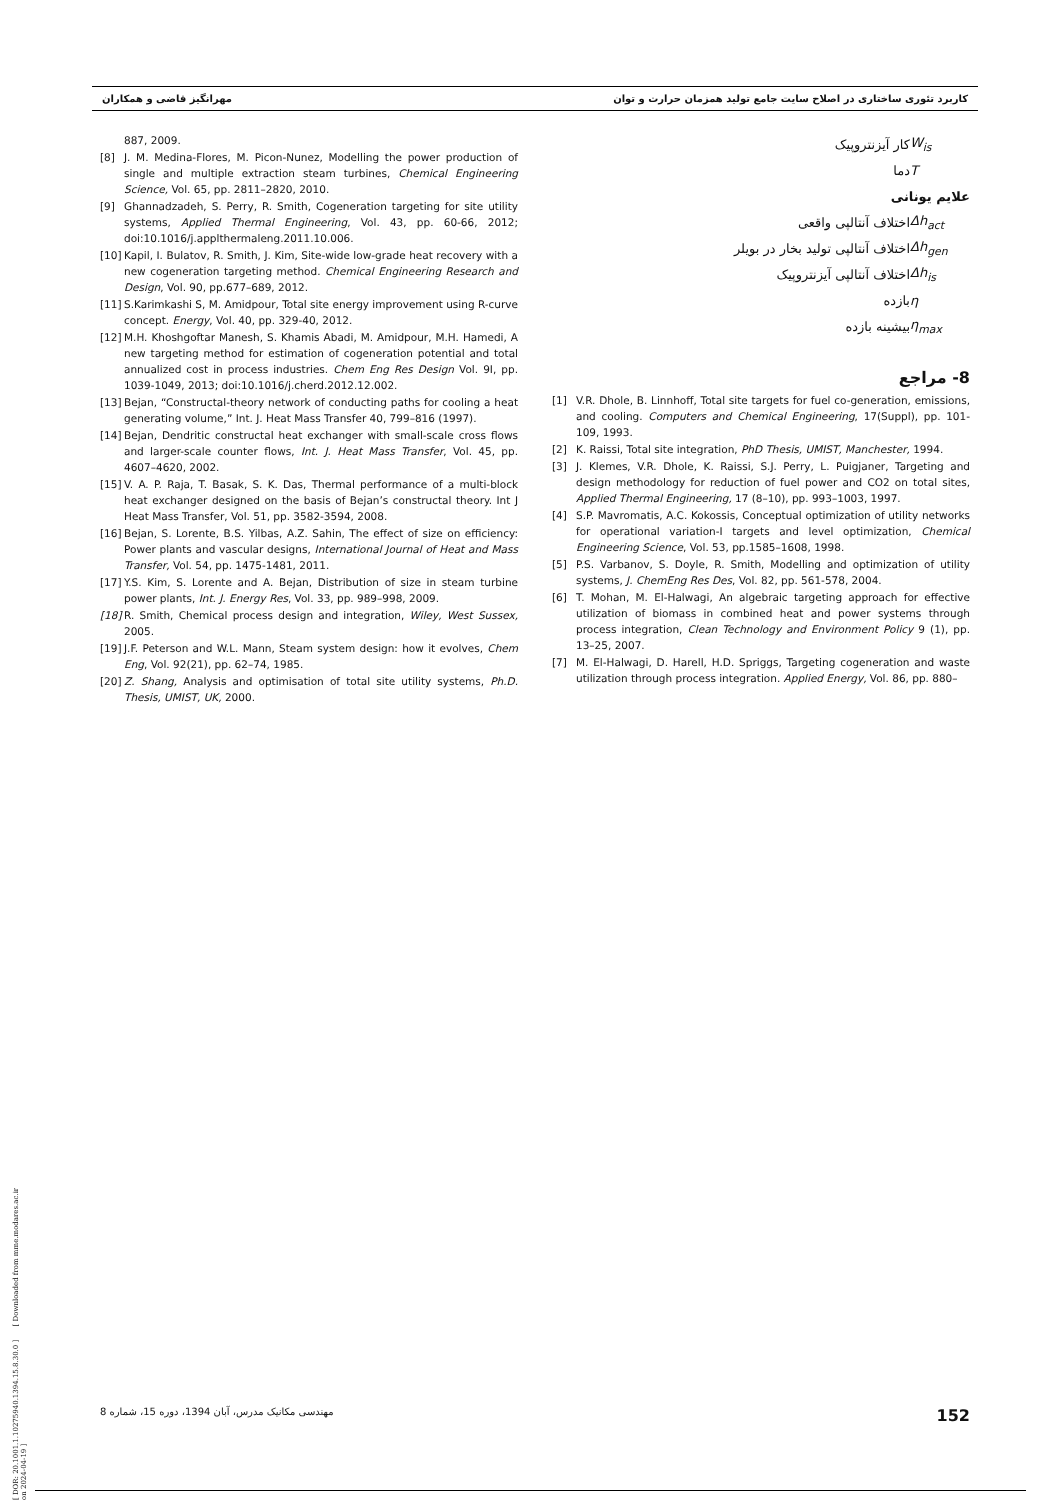کاربرد تئوری ساختاری در اصلاح سایت جامع تولید همزمان حرارت و توان مهرانگیز قاضی و همکاران
W<sub>is</sub> کار آیزنتروپیک
Tدما
علایم یونانی
Δh<sub>act</sub> اختلاف آنتالپی واقعی
Δh<sub>gen</sub> اختلاف آنتالپی تولید بخار در بویلر
Δh<sub>is</sub> اختلاف آنتالپی آیزنتروپیک
η بازده
η<sub>max</sub> بیشینه بازده
8- مراجع
[1] V.R. Dhole, B. Linnhoff, Total site targets for fuel co-generation, emissions, and cooling. Computers and Chemical Engineering, 17(Suppl), pp. 101-109, 1993.
[2] K. Raissi, Total site integration, PhD Thesis, UMIST, Manchester, 1994.
[3] J. Klemes, V.R. Dhole, K. Raissi, S.J. Perry, L. Puigjaner, Targeting and design methodology for reduction of fuel power and CO2 on total sites, Applied Thermal Engineering, 17 (8–10), pp. 993–1003, 1997.
[4] S.P. Mavromatis, A.C. Kokossis, Conceptual optimization of utility networks for operational variation-I targets and level optimization, Chemical Engineering Science, Vol. 53, pp.1585–1608, 1998.
[5] P.S. Varbanov, S. Doyle, R. Smith, Modelling and optimization of utility systems, J. ChemEng Res Des, Vol. 82, pp. 561-578, 2004.
[6] T. Mohan, M. El-Halwagi, An algebraic targeting approach for effective utilization of biomass in combined heat and power systems through process integration, Clean Technology and Environment Policy 9 (1), pp. 13–25, 2007.
[7] M. El-Halwagi, D. Harell, H.D. Spriggs, Targeting cogeneration and waste utilization through process integration. Applied Energy, Vol. 86, pp. 880–
887, 2009.
[8] J. M. Medina-Flores, M. Picon-Nunez, Modelling the power production of single and multiple extraction steam turbines, Chemical Engineering Science, Vol. 65, pp. 2811–2820, 2010.
[9] Ghannadzadeh, S. Perry, R. Smith, Cogeneration targeting for site utility systems, Applied Thermal Engineering, Vol. 43, pp. 60-66, 2012; doi:10.1016/j.applthermaleng.2011.10.006.
[10] Kapil, I. Bulatov, R. Smith, J. Kim, Site-wide low-grade heat recovery with a new cogeneration targeting method. Chemical Engineering Research and Design, Vol. 90, pp.677–689, 2012.
[11] S.Karimkashi S, M. Amidpour, Total site energy improvement using R-curve concept. Energy, Vol. 40, pp. 329-40, 2012.
[12] M.H. Khoshgoftar Manesh, S. Khamis Abadi, M. Amidpour, M.H. Hamedi, A new targeting method for estimation of cogeneration potential and total annualized cost in process industries. Chem Eng Res Design Vol. 9I, pp. 1039-1049, 2013; doi:10.1016/j.cherd.2012.12.002.
[13] Bejan, “Constructal-theory network of conducting paths for cooling a heat generating volume,” Int. J. Heat Mass Transfer 40, 799–816 (1997).
[14] Bejan, Dendritic constructal heat exchanger with small-scale cross flows and larger-scale counter flows, Int. J. Heat Mass Transfer, Vol. 45, pp. 4607–4620, 2002.
[15] V. A. P. Raja, T. Basak, S. K. Das, Thermal performance of a multi-block heat exchanger designed on the basis of Bejan’s constructal theory. Int J Heat Mass Transfer, Vol. 51, pp. 3582-3594, 2008.
[16] Bejan, S. Lorente, B.S. Yilbas, A.Z. Sahin, The effect of size on efficiency: Power plants and vascular designs, International Journal of Heat and Mass Transfer, Vol. 54, pp. 1475-1481, 2011.
[17] Y.S. Kim, S. Lorente and A. Bejan, Distribution of size in steam turbine power plants, Int. J. Energy Res, Vol. 33, pp. 989–998, 2009.
[18] R. Smith, Chemical process design and integration, Wiley, West Sussex, 2005.
[19] J.F. Peterson and W.L. Mann, Steam system design: how it evolves, Chem Eng, Vol. 92(21), pp. 62–74, 1985.
[20] Z. Shang, Analysis and optimisation of total site utility systems, Ph.D. Thesis, UMIST, UK, 2000.
152 مهندسی مکانیک مدرس، آبان 1394، دوره 15، شماره 8
[ DOR: 20.1001.1.10275940.1394.15.8.30.0 ] [ Downloaded from mme.modares.ac.ir on 2024-04-19 ]